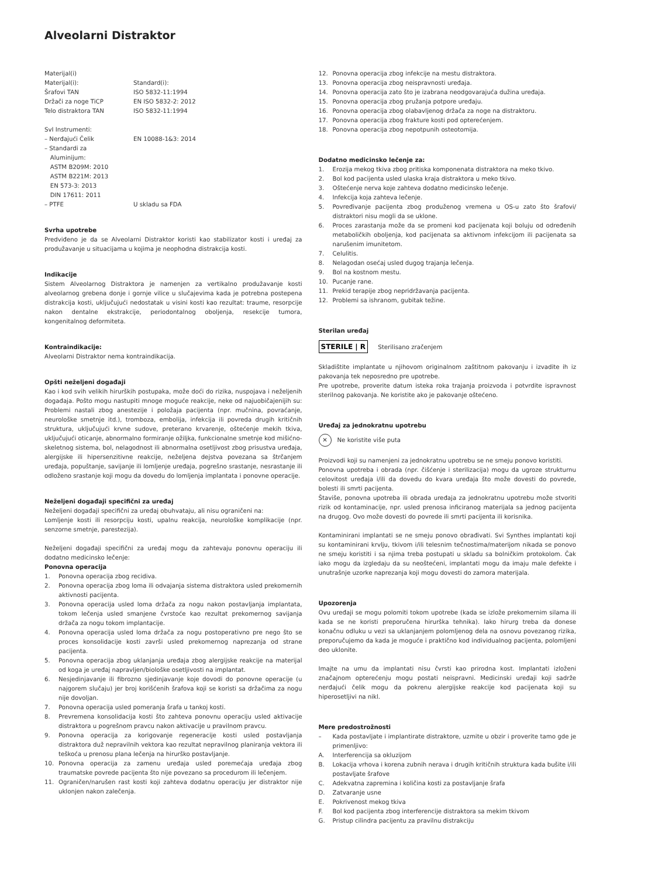Alveolarni Distraktor
Materijal(i)
Materijal(i): Standard(i):
Šrafovi TAN ISO 5832-11:1994
Držači za noge TiCP EN ISO 5832-2: 2012
Telo distraktora TAN ISO 5832-11:1994
SvI Instrumenti:
– Nerđajući Čelik EN 10088-1&3: 2014
– Standardi za
Aluminijum:
ASTM B209M: 2010
ASTM B221M: 2013
EN 573-3: 2013
DIN 17611: 2011
– PTFE U skladu sa FDA
Svrha upotrebe
Predviđeno je da se Alveolarni Distraktor koristi kao stabilizator kosti i uređaj za produžavanje u situacijama u kojima je neophodna distrakcija kosti.
Indikacije
Sistem Alveolarnog Distraktora je namenjen za vertikalno produžavanje kosti alveolarnog grebena donje i gornje vilice u slučajevima kada je potrebna postepena distrakcija kosti, uključujući nedostatak u visini kosti kao rezultat: traume, resorpcije nakon dentalne ekstrakcije, periodontalnog oboljenja, resekcije tumora, kongenitalnog deformiteta.
Kontraindikacije:
Alveolarni Distraktor nema kontraindikacija.
Opšti neželjeni događaji
Kao i kod svih velikih hirurških postupaka, može doći do rizika, nuspojava i neželjenih događaja. Pošto mogu nastupiti mnoge moguće reakcije, neke od najuobičajenijih su: Problemi nastali zbog anestezije i položaja pacijenta (npr. mučnina, povraćanje, neurološke smetnje itd.), tromboza, embolija, infekcija ili povreda drugih kritičnih struktura, uključujući krvne sudove, preterano krvarenje, oštećenje mekih tkiva, uključujući oticanje, abnormalno formiranje ožiljka, funkcionalne smetnje kod mišićno-skeletnog sistema, bol, nelagodnost ili abnormalna osetljivost zbog prisustva uređaja, alergijske ili hipersenzitivne reakcije, neželjena dejstva povezana sa štrčanjem uređaja, popuštanje, savijanje ili lomljenje uređaja, pogrešno srastanje, nesrastanje ili odloženo srastanje koji mogu da dovedu do lomljenja implantata i ponovne operacije.
Neželjeni događaji specifični za uređaj
Neželjeni događaji specifični za uređaj obuhvataju, ali nisu ograničeni na:
Lomljenje kosti ili resorpciju kosti, upalnu reakcija, neurološke komplikacije (npr. senzorne smetnje, parestezija).
Neželjeni događaji specifični za uređaj mogu da zahtevaju ponovnu operaciju ili dodatno medicinsko lečenje:
Ponovna operacija
1. Ponovna operacija zbog recidiva.
2. Ponovna operacija zbog loma ili odvajanja sistema distraktora usled prekomernih aktivnosti pacijenta.
3. Ponovna operacija usled loma držača za nogu nakon postavljanja implantata, tokom lečenja usled smanjene čvrstoće kao rezultat prekomernog savijanja držača za nogu tokom implantacije.
4. Ponovna operacija usled loma držača za nogu postoperativno pre nego što se proces konsolidacije kosti završi usled prekomernog naprezanja od strane pacijenta.
5. Ponovna operacija zbog uklanjanja uređaja zbog alergijske reakcije na materijal od koga je uređaj napravljen/biološke osetljivosti na implantat.
6. Nesjedinjavanje ili fibrozno sjedinjavanje koje dovodi do ponovne operacije (u najgorem slučaju) jer broj korišćenih šrafova koji se koristi sa držačima za nogu nije dovoljan.
7. Ponovna operacija usled pomeranja šrafa u tankoj kosti.
8. Prevremena konsolidacija kosti što zahteva ponovnu operaciju usled aktivacije distraktora u pogrešnom pravcu nakon aktivacije u pravilnom pravcu.
9. Ponovna operacija za korigovanje regeneracije kosti usled postavljanja distraktora duž nepravilnih vektora kao rezultat nepravilnog planiranja vektora ili teškoća u prenosu plana lečenja na hirurško postavljanje.
10. Ponovna operacija za zamenu uređaja usled poremećaja uređaja zbog traumatske povrede pacijenta što nije povezano sa procedurom ili lečenjem.
11. Ograničen/narušen rast kosti koji zahteva dodatnu operaciju jer distraktor nije uklonjen nakon zalečenja.
12. Ponovna operacija zbog infekcije na mestu distraktora.
13. Ponovna operacija zbog neispravnosti uređaja.
14. Ponovna operacija zato što je izabrana neodgovarajuća dužina uređaja.
15. Ponovna operacija zbog pružanja potpore uređaju.
16. Ponovna operacija zbog olabavljenog držača za noge na distraktoru.
17. Ponovna operacija zbog frakture kosti pod opterećenjem.
18. Ponovna operacija zbog nepotpunih osteotomija.
Dodatno medicinsko lečenje za:
1. Erozija mekog tkiva zbog pritiska komponenata distraktora na meko tkivo.
2. Bol kod pacijenta usled ulaska kraja distraktora u meko tkivo.
3. Oštećenje nerva koje zahteva dodatno medicinsko lečenje.
4. Infekcija koja zahteva lečenje.
5. Povređivanje pacijenta zbog produženog vremena u OS-u zato što šrafovi/ distraktori nisu mogli da se uklone.
6. Proces zarastanja može da se promeni kod pacijenata koji boluju od određenih metaboličkih oboljenja, kod pacijenata sa aktivnom infekcijom ili pacijenata sa narušenim imunitetom.
7. Celulitis.
8. Nelagodan osećaj usled dugog trajanja lečenja.
9. Bol na kostnom mestu.
10. Pucanje rane.
11. Prekid terapije zbog nepridržavanja pacijenta.
12. Problemi sa ishranom, gubitak težine.
Sterilan uređaj
STERILE | R Sterilisano zračenjem
Skladištite implantate u njihovom originalnom zaštitnom pakovanju i izvadite ih iz pakovanja tek neposredno pre upotrebe.
Pre upotrebe, proverite datum isteka roka trajanja proizvoda i potvrdite ispravnost sterilnog pakovanja. Ne koristite ako je pakovanje oštećeno.
Uređaj za jednokratnu upotrebu
✕ Ne koristite više puta
Proizvodi koji su namenjeni za jednokratnu upotrebu se ne smeju ponovo koristiti.
Ponovna upotreba i obrada (npr. čišćenje i sterilizacija) mogu da ugroze strukturnu celovitost uređaja i/ili da dovedu do kvara uređaja što može dovesti do povrede, bolesti ili smrti pacijenta.
Štaviše, ponovna upotreba ili obrada uređaja za jednokratnu upotrebu može stvoriti rizik od kontaminacije, npr. usled prenosa inficiranog materijala sa jednog pacijenta na drugog. Ovo može dovesti do povrede ili smrti pacijenta ili korisnika.
Kontaminirani implantati se ne smeju ponovo obrađivati. Svi Synthes implantati koji su kontaminirani krvlju, tkivom i/ili telesnim tečnostima/materijom nikada se ponovo ne smeju koristiti i sa njima treba postupati u skladu sa bolničkim protokolom. Čak iako mogu da izgledaju da su neoštećeni, implantati mogu da imaju male defekte i unutrašnje uzorke naprezanja koji mogu dovesti do zamora materijala.
Upozorenja
Ovu uređaji se mogu polomiti tokom upotrebe (kada se izlože prekomernim silama ili kada se ne koristi preporučena hirurška tehnika). Iako hirurg treba da donese konačnu odluku u vezi sa uklanjanjem polomljenog dela na osnovu povezanog rizika, preporučujemo da kada je moguće i praktično kod individualnog pacijenta, polomljeni deo uklonite.
Imajte na umu da implantati nisu čvrsti kao prirodna kost. Implantati izloženi značajnom opterećenju mogu postati neispravni. Medicinski uređaji koji sadrže nerđajući čelik mogu da pokrenu alergijske reakcije kod pacijenata koji su hiperosetljivi na nikl.
Mere predostrožnosti
– Kada postavljate i implantirate distraktore, uzmite u obzir i proverite tamo gde je primenljivo:
A. Interferencija sa okluzijom
B. Lokacija vrhova i korena zubnih nerava i drugih kritičnih struktura kada bušite i/ili postavljate šrafove
C. Adekvatna zapremina i količina kosti za postavljanje šrafa
D. Zatvaranje usne
E. Pokrivenost mekog tkiva
F. Bol kod pacijenta zbog interferencije distraktora sa mekim tkivom
G. Pristup cilindra pacijentu za pravilnu distrakciju